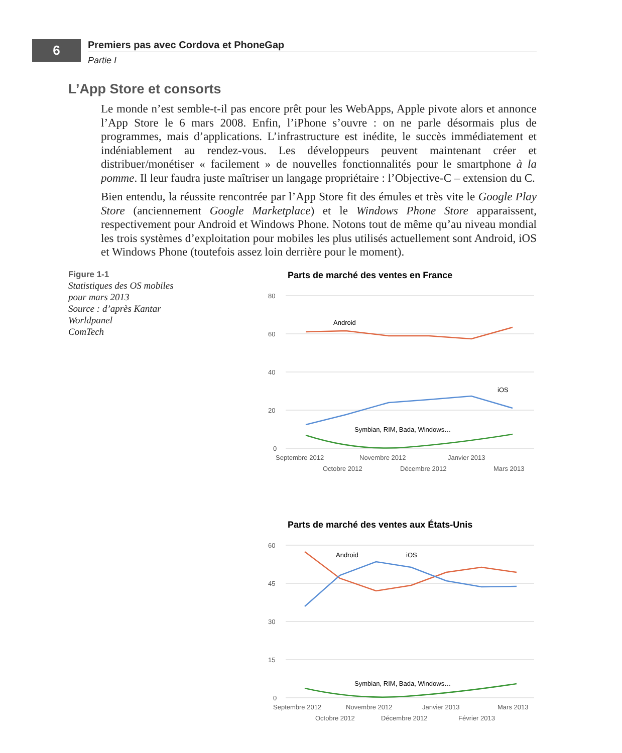6
Premiers pas avec Cordova et PhoneGap
Partie I
L’App Store et consorts
Le monde n’est semble-t-il pas encore prêt pour les WebApps, Apple pivote alors et annonce l’App Store le 6 mars 2008. Enfin, l’iPhone s’ouvre : on ne parle désormais plus de programmes, mais d’applications. L’infrastructure est inédite, le succès immédiatement et indéniablement au rendez-vous. Les développeurs peuvent maintenant créer et distribuer/monétiser « facilement » de nouvelles fonctionnalités pour le smartphone à la pomme. Il leur faudra juste maîtriser un langage propriétaire : l’Objective-C – extension du C.
Bien entendu, la réussite rencontrée par l’App Store fit des émules et très vite le Google Play Store (anciennement Google Marketplace) et le Windows Phone Store apparaissent, respectivement pour Android et Windows Phone. Notons tout de même qu’au niveau mondial les trois systèmes d’exploitation pour mobiles les plus utilisés actuellement sont Android, iOS et Windows Phone (toutefois assez loin derrière pour le moment).
Figure 1-1
Statistiques des OS mobiles
pour mars 2013
Source : d’après Kantar Worldpanel
ComTech
Parts de marché des ventes en France
80
60
40
20
0
Septembre 2012
Novembre 2012
Janvier 2013
Octobre 2012
Décembre 2012
Mars 2013
Android
iOS
Symbian, RIM, Bada, Windows…
Parts de marché des ventes aux États-Unis
60
45
30
15
0
Septembre 2012
Novembre 2012
Janvier 2013
Mars 2013
Octobre 2012
Décembre 2012
Février 2013
Android
iOS
Symbian, RIM, Bada, Windows…